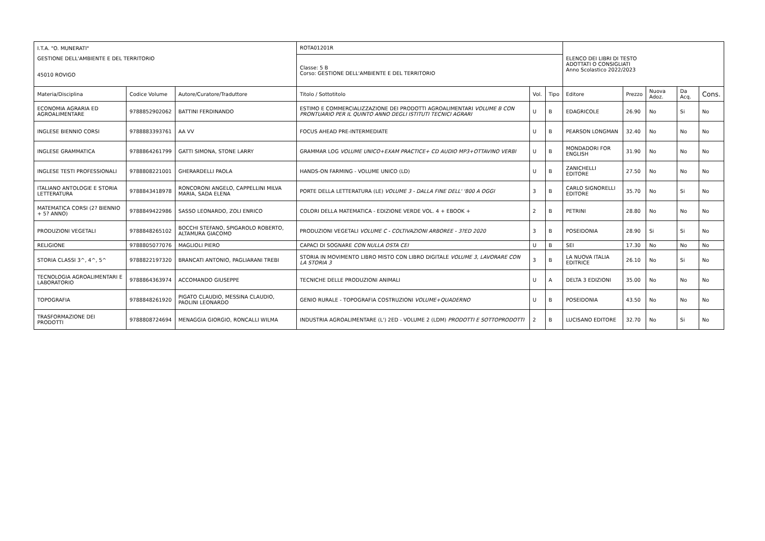| I.T.A. "O. MUNERATI" | | | ROTA01201R | | | ELENCO DEI LIBRI DI TESTO ADOTTATI O CONSIGLIATI Anno Scolastico 2022/2023 | | | | |
| GESTIONE DELL'AMBIENTE E DEL TERRITORIO | | | Classe: 5 B Corso: GESTIONE DELL'AMBIENTE E DEL TERRITORIO | | | | | | | |
| 45010 ROVIGO | | | | | | | | | | |
| Materia/Disciplina | Codice Volume | Autore/Curatore/Traduttore | Titolo / Sottotitolo | Vol. | Tipo | Editore | Prezzo | Nuova Adoz. | Da Acq. | Cons. |
| ECONOMIA AGRARIA ED AGROALIMENTARE | 9788852902062 | BATTINI FERDINANDO | ESTIMO E COMMERCIALIZZAZIONE DEI PRODOTTI AGROALIMENTARI VOLUME B CON PRONTUARIO PER IL QUINTO ANNO DEGLI ISTITUTI TECNICI AGRARI | U | B | EDAGRICOLE | 26.90 | No | Si | No |
| INGLESE BIENNIO CORSI | 9788883393761 | AA VV | FOCUS AHEAD PRE-INTERMEDIATE | U | B | PEARSON LONGMAN | 32.40 | No | No | No |
| INGLESE GRAMMATICA | 9788864261799 | GATTI SIMONA, STONE LARRY | GRAMMAR LOG VOLUME UNICO+EXAM PRACTICE+ CD AUDIO MP3+OTTAVINO VERBI | U | B | MONDADORI FOR ENGLISH | 31.90 | No | No | No |
| INGLESE TESTI PROFESSIONALI | 9788808221001 | GHERARDELLI PAOLA | HANDS-ON FARMING - VOLUME UNICO (LD) | U | B | ZANICHELLI EDITORE | 27.50 | No | No | No |
| ITALIANO ANTOLOGIE E STORIA LETTERATURA | 9788843418978 | RONCORONI ANGELO, CAPPELLINI MILVA MARIA, SADA ELENA | PORTE DELLA LETTERATURA (LE) VOLUME 3 - DALLA FINE DELL' '800 A OGGI | 3 | B | CARLO SIGNORELLI EDITORE | 35.70 | No | Si | No |
| MATEMATICA CORSI (2? BIENNIO + 5? ANNO) | 9788849422986 | SASSO LEONARDO, ZOLI ENRICO | COLORI DELLA MATEMATICA - EDIZIONE VERDE VOL. 4 + EBOOK + | 2 | B | PETRINI | 28.80 | No | No | No |
| PRODUZIONI VEGETALI | 9788848265102 | BOCCHI STEFANO, SPIGAROLO ROBERTO, ALTAMURA GIACOMO | PRODUZIONI VEGETALI VOLUME C - COLTIVAZIONI ARBOREE - 3?ED 2020 | 3 | B | POSEIDONIA | 28.90 | Si | Si | No |
| RELIGIONE | 9788805077076 | MAGLIOLI PIERO | CAPACI DI SOGNARE CON NULLA OSTA CEI | U | B | SEI | 17.30 | No | No | No |
| STORIA CLASSI 3^, 4^, 5^ | 9788822197320 | BRANCATI ANTONIO, PAGLIARANI TREBI | STORIA IN MOVIMENTO LIBRO MISTO CON LIBRO DIGITALE VOLUME 3, LAVORARE CON LA STORIA 3 | 3 | B | LA NUOVA ITALIA EDITRICE | 26.10 | No | Si | No |
| TECNOLOGIA AGROALIMENTARI E LABORATORIO | 9788864363974 | ACCOMANDO GIUSEPPE | TECNICHE DELLE PRODUZIONI ANIMALI | U | A | DELTA 3 EDIZIONI | 35.00 | No | No | No |
| TOPOGRAFIA | 9788848261920 | PIGATO CLAUDIO, MESSINA CLAUDIO, PAOLINI LEONARDO | GENIO RURALE - TOPOGRAFIA COSTRUZIONI VOLUME+QUADERNO | U | B | POSEIDONIA | 43.50 | No | No | No |
| TRASFORMAZIONE DEI PRODOTTI | 9788808724694 | MENAGGIA GIORGIO, RONCALLI WILMA | INDUSTRIA AGROALIMENTARE (L') 2ED - VOLUME 2 (LDM) PRODOTTI E SOTTOPRODOTTI | 2 | B | LUCISANO EDITORE | 32.70 | No | Si | No |